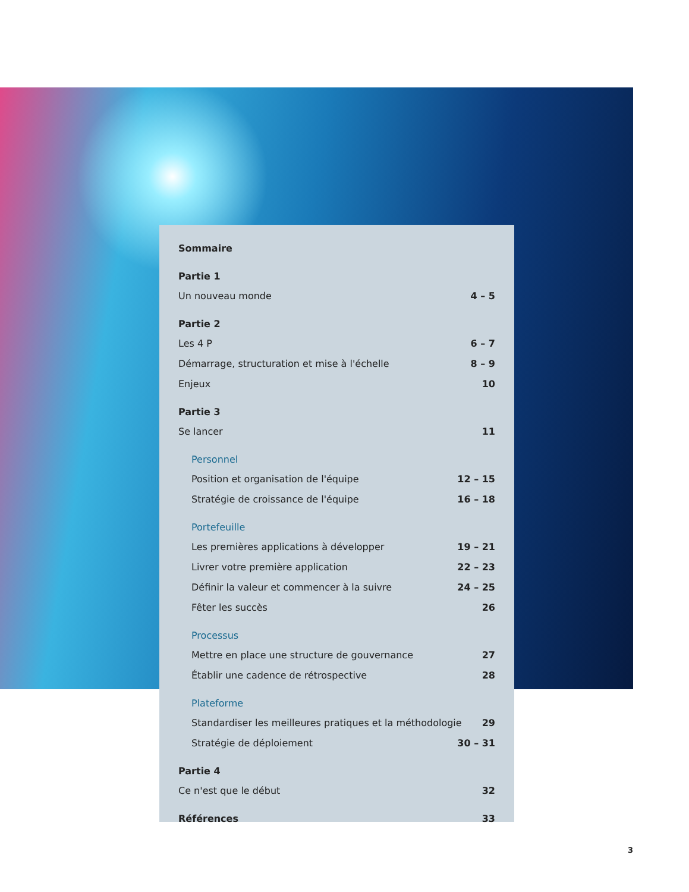Sommaire
Partie 1
Un nouveau monde 4 – 5
Partie 2
Les 4 P 6 – 7
Démarrage, structuration et mise à l'échelle 8 – 9
Enjeux 10
Partie 3
Se lancer 11
Personnel
Position et organisation de l'équipe 12 – 15
Stratégie de croissance de l'équipe 16 – 18
Portefeuille
Les premières applications à développer 19 – 21
Livrer votre première application 22 – 23
Définir la valeur et commencer à la suivre 24 – 25
Fêter les succès 26
Processus
Mettre en place une structure de gouvernance 27
Établir une cadence de rétrospective 28
Plateforme
Standardiser les meilleures pratiques et la méthodologie 29
Stratégie de déploiement 30 – 31
Partie 4
Ce n'est que le début 32
Références 33
3